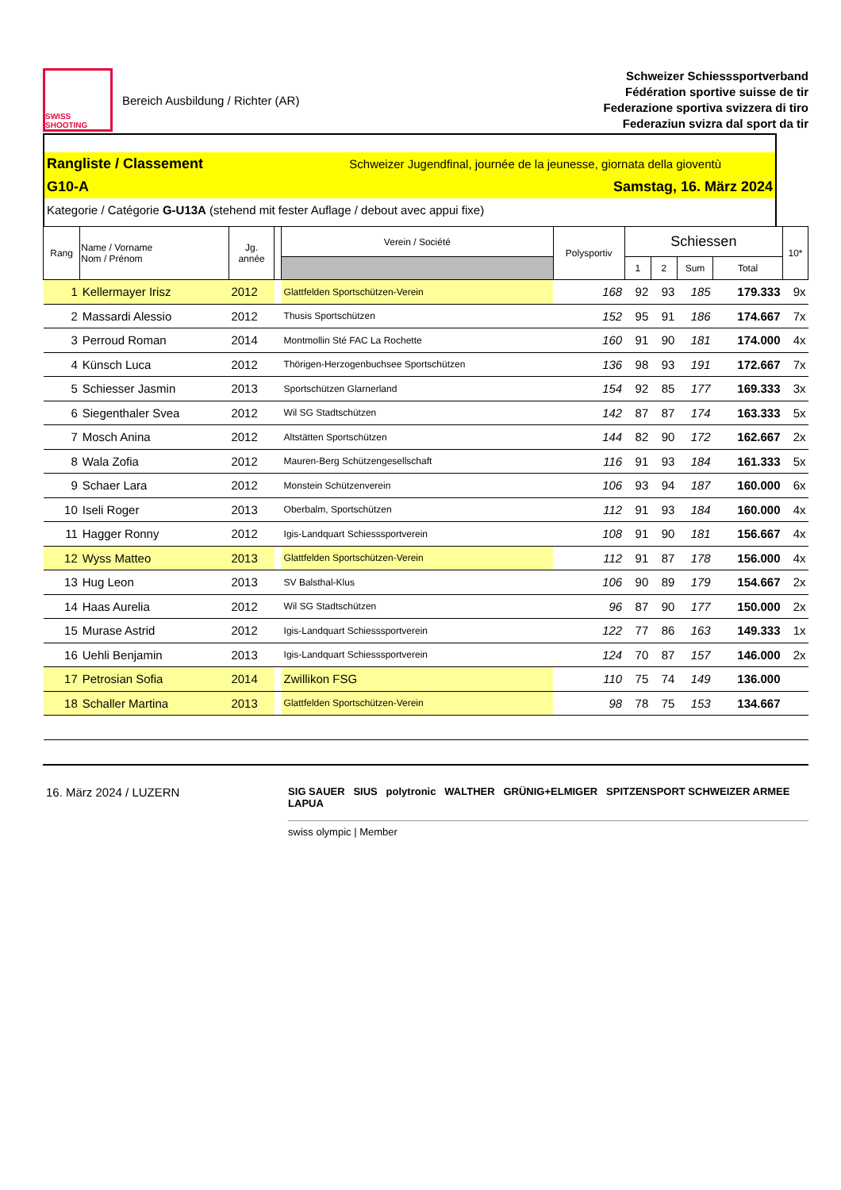SWISS SHOOTING
Bereich Ausbildung / Richter (AR)
Schweizer Schiesssportverband
Fédération sportive suisse de tir
Federazione sportiva svizzera di tiro
Federaziun svizra dal sport da tir
Rangliste / Classement Schweizer Jugendfinal, journée de la jeunesse, giornata della gioventù
G10-A Samstag, 16. März 2024
Kategorie / Catégorie G-U13A (stehend mit fester Auflage / debout avec appui fixe)
| Rang | Name / Vorname Nom / Prénom | Jg. année | | Verein / Société | Polysportiv | Schiessen | | | | 10* |
| --- | --- | --- | --- | --- | --- | --- | --- | --- | --- | --- |
| | | | | | | 1 | 2 | Sum | Total | |
| 1 | Kellermayer Irisz | 2012 | | Glattfelden Sportschützen-Verein | 168 | 92 | 93 | 185 | 179.333 | 9x |
| 2 | Massardi Alessio | 2012 | | Thusis Sportschützen | 152 | 95 | 91 | 186 | 174.667 | 7x |
| 3 | Perroud Roman | 2014 | | Montmollin Sté FAC La Rochette | 160 | 91 | 90 | 181 | 174.000 | 4x |
| 4 | Künsch Luca | 2012 | | Thörigen-Herzogenbuchsee Sportschützen | 136 | 98 | 93 | 191 | 172.667 | 7x |
| 5 | Schiesser Jasmin | 2013 | | Sportschützen Glarnerland | 154 | 92 | 85 | 177 | 169.333 | 3x |
| 6 | Siegenthaler Svea | 2012 | | Wil SG Stadtschützen | 142 | 87 | 87 | 174 | 163.333 | 5x |
| 7 | Mosch Anina | 2012 | | Altstätten Sportschützen | 144 | 82 | 90 | 172 | 162.667 | 2x |
| 8 | Wala Zofia | 2012 | | Mauren-Berg Schützengesellschaft | 116 | 91 | 93 | 184 | 161.333 | 5x |
| 9 | Schaer Lara | 2012 | | Monstein Schützenverein | 106 | 93 | 94 | 187 | 160.000 | 6x |
| 10 | Iseli Roger | 2013 | | Oberbalm, Sportschützen | 112 | 91 | 93 | 184 | 160.000 | 4x |
| 11 | Hagger Ronny | 2012 | | Igis-Landquart Schiesssportverein | 108 | 91 | 90 | 181 | 156.667 | 4x |
| 12 | Wyss Matteo | 2013 | | Glattfelden Sportschützen-Verein | 112 | 91 | 87 | 178 | 156.000 | 4x |
| 13 | Hug Leon | 2013 | | SV Balsthal-Klus | 106 | 90 | 89 | 179 | 154.667 | 2x |
| 14 | Haas Aurelia | 2012 | | Wil SG Stadtschützen | 96 | 87 | 90 | 177 | 150.000 | 2x |
| 15 | Murase Astrid | 2012 | | Igis-Landquart Schiesssportverein | 122 | 77 | 86 | 163 | 149.333 | 1x |
| 16 | Uehli Benjamin | 2013 | | Igis-Landquart Schiesssportverein | 124 | 70 | 87 | 157 | 146.000 | 2x |
| 17 | Petrosian Sofia | 2014 | | Zwillikon FSG | 110 | 75 | 74 | 149 | 136.000 | |
| 18 | Schaller Martina | 2013 | | Glattfelden Sportschützen-Verein | 98 | 78 | 75 | 153 | 134.667 | |
16. März 2024 / LUZERN
SIG SAUER SIUS polytronic WALTHER GRÜNIG+ELMIGER SPITZENSPORT SCHWEIZER ARMEE LAPUA
swiss olympic | Member